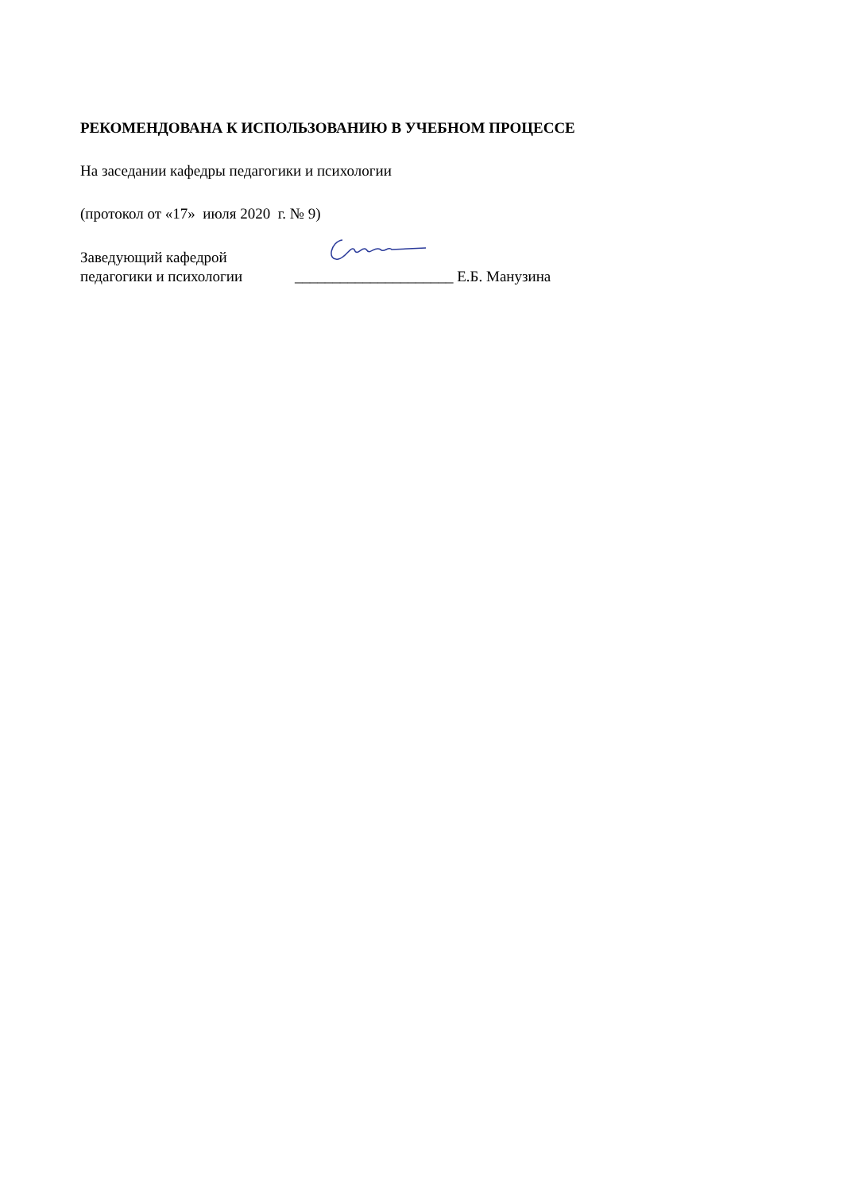РЕКОМЕНДОВАНА К ИСПОЛЬЗОВАНИЮ В УЧЕБНОМ ПРОЦЕССЕ
На заседании кафедры педагогики и психологии
(протокол от «17» июля 2020 г. № 9)
Заведующий кафедрой
педагогики и психологии
_____________________ Е.Б. Манузина